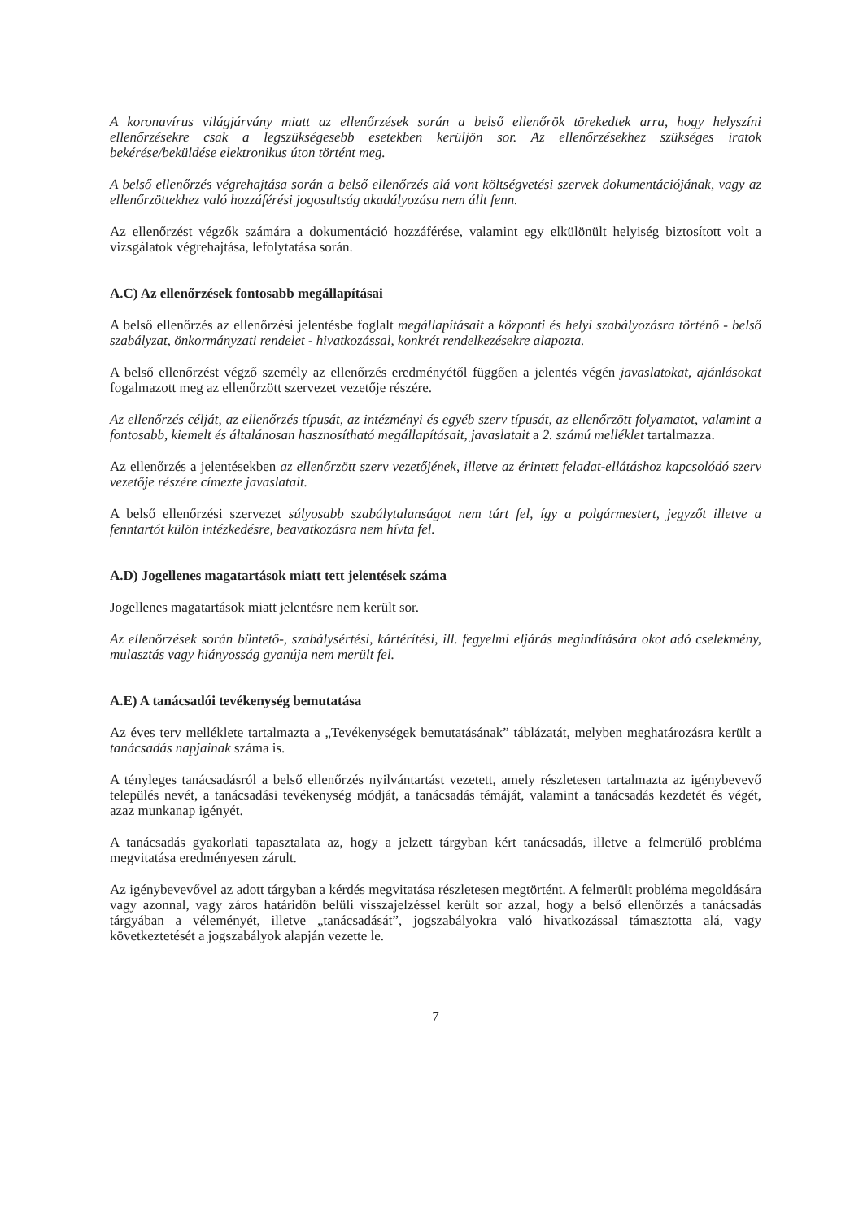A koronavírus világjárvány miatt az ellenőrzések során a belső ellenőrök törekedtek arra, hogy helyszíni ellenőrzésekre csak a legszükségesebb esetekben kerüljön sor. Az ellenőrzésekhez szükséges iratok bekérése/beküldése elektronikus úton történt meg.
A belső ellenőrzés végrehajtása során a belső ellenőrzés alá vont költségvetési szervek dokumentációjának, vagy az ellenőrzöttekhez való hozzáférési jogosultság akadályozása nem állt fenn.
Az ellenőrzést végzők számára a dokumentáció hozzáférése, valamint egy elkülönült helyiség biztosított volt a vizsgálatok végrehajtása, lefolytatása során.
A.C) Az ellenőrzések fontosabb megállapításai
A belső ellenőrzés az ellenőrzési jelentésbe foglalt megállapításait a központi és helyi szabályozásra történő - belső szabályzat, önkormányzati rendelet - hivatkozással, konkrét rendelkezésekre alapozta.
A belső ellenőrzést végző személy az ellenőrzés eredményétől függően a jelentés végén javaslatokat, ajánlásokat fogalmazott meg az ellenőrzött szervezet vezetője részére.
Az ellenőrzés célját, az ellenőrzés típusát, az intézményi és egyéb szerv típusát, az ellenőrzött folyamatot, valamint a fontosabb, kiemelt és általánosan hasznosítható megállapításait, javaslatait a 2. számú melléklet tartalmazza.
Az ellenőrzés a jelentésekben az ellenőrzött szerv vezetőjének, illetve az érintett feladat-ellátáshoz kapcsolódó szerv vezetője részére címezte javaslatait.
A belső ellenőrzési szervezet súlyosabb szabálytalanságot nem tárt fel, így a polgármestert, jegyzőt illetve a fenntartót külön intézkedésre, beavatkozásra nem hívta fel.
A.D) Jogellenes magatartások miatt tett jelentések száma
Jogellenes magatartások miatt jelentésre nem került sor.
Az ellenőrzések során büntető-, szabálysértési, kártérítési, ill. fegyelmi eljárás megindítására okot adó cselekmény, mulasztás vagy hiányosság gyanúja nem merült fel.
A.E) A tanácsadói tevékenység bemutatása
Az éves terv melléklete tartalmazta a „Tevékenységek bemutatásának” táblázatát, melyben meghatározásra került a tanácsadás napjainak száma is.
A tényleges tanácsadásról a belső ellenőrzés nyilvántartást vezetett, amely részletesen tartalmazta az igénybevevő település nevét, a tanácsadási tevékenység módját, a tanácsadás témáját, valamint a tanácsadás kezdetét és végét, azaz munkanap igényét.
A tanácsadás gyakorlati tapasztalata az, hogy a jelzett tárgyban kért tanácsadás, illetve a felmerülő probléma megvitatása eredményesen zárult.
Az igénybevevővel az adott tárgyban a kérdés megvitatása részletesen megtörtént. A felmerült probléma megoldására vagy azonnal, vagy záros határidőn belüli visszajelzéssel került sor azzal, hogy a belső ellenőrzés a tanácsadás tárgyában a véleményét, illetve „tanácsadását”, jogszabályokra való hivatkozással támasztotta alá, vagy következtetését a jogszabályok alapján vezette le.
7